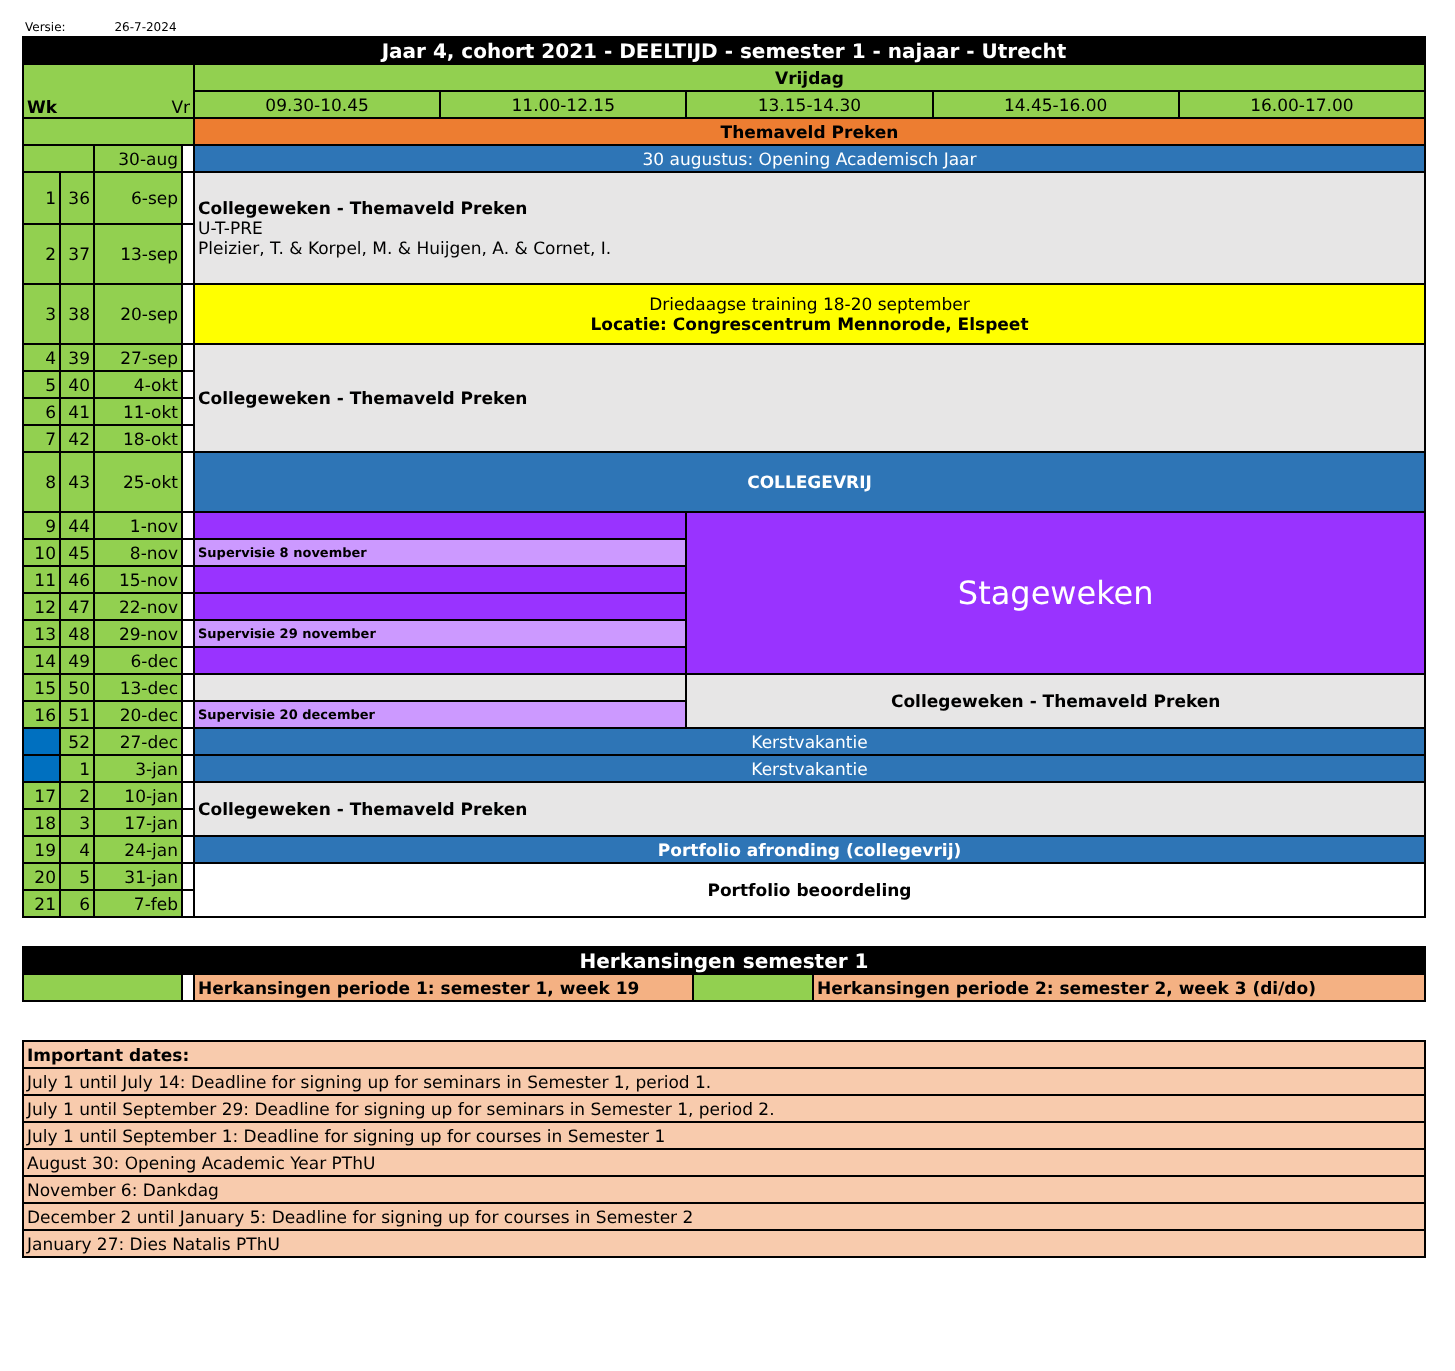Versie: 26-7-2024
| Jaar 4, cohort 2021 - DEELTIJD - semester 1 - najaar - Utrecht | | | | | | | | |
| Wk Vr | | | | Vrijdag | | | | |
| | | | | 09.30-10.45 | 11.00-12.15 | 13.15-14.30 | 14.45-16.00 | 16.00-17.00 |
| | | | | Themaveld Preken | | | | |
| | | 30-aug | | 30 augustus: Opening Academisch Jaar | | | | |
| 1 | 36 | 6-sep | | Collegeweken - Themaveld Preken U-T-PRE Pleizier, T. & Korpel, M. & Huijgen, A. & Cornet, I. | | | | |
| 2 | 37 | 13-sep | | | | | | |
| 3 | 38 | 20-sep | | Driedaagse training 18-20 september Locatie: Congrescentrum Mennorode, Elspeet | | | | |
| 4 | 39 | 27-sep | | Collegeweken - Themaveld Preken | | | | |
| 5 | 40 | 4-okt | | | | | | |
| 6 | 41 | 11-okt | | | | | | |
| 7 | 42 | 18-okt | | | | | | |
| 8 | 43 | 25-okt | | COLLEGEVRIJ | | | | |
| 9 | 44 | 1-nov | | | | Stageweken | | |
| 10 | 45 | 8-nov | | Supervisie 8 november | | | | |
| 11 | 46 | 15-nov | | | | | | |
| 12 | 47 | 22-nov | | | | | | |
| 13 | 48 | 29-nov | | Supervisie 29 november | | | | |
| 14 | 49 | 6-dec | | | | | | |
| 15 | 50 | 13-dec | | | | Collegeweken - Themaveld Preken | | |
| 16 | 51 | 20-dec | | Supervisie 20 december | | | | |
| | 52 | 27-dec | | Kerstvakantie | | | | |
| | 1 | 3-jan | | Kerstvakantie | | | | |
| 17 | 2 | 10-jan | | Collegeweken - Themaveld Preken | | | | |
| 18 | 3 | 17-jan | | | | | | |
| 19 | 4 | 24-jan | | Portfolio afronding (collegevrij) | | | | |
| 20 | 5 | 31-jan | | Portfolio beoordeling | | | | |
| 21 | 6 | 7-feb | | | | | | |
| Herkansingen semester 1 | | | | |
| | | Herkansingen periode 1: semester 1, week 19 | | Herkansingen periode 2: semester 2, week 3 (di/do) |
| Important dates: |
| July 1 until July 14: Deadline for signing up for seminars in Semester 1, period 1. |
| July 1 until September 29: Deadline for signing up for seminars in Semester 1, period 2. |
| July 1 until September 1: Deadline for signing up for courses in Semester 1 |
| August 30: Opening Academic Year PThU |
| November 6: Dankdag |
| December 2 until January 5: Deadline for signing up for courses in Semester 2 |
| January 27: Dies Natalis PThU |